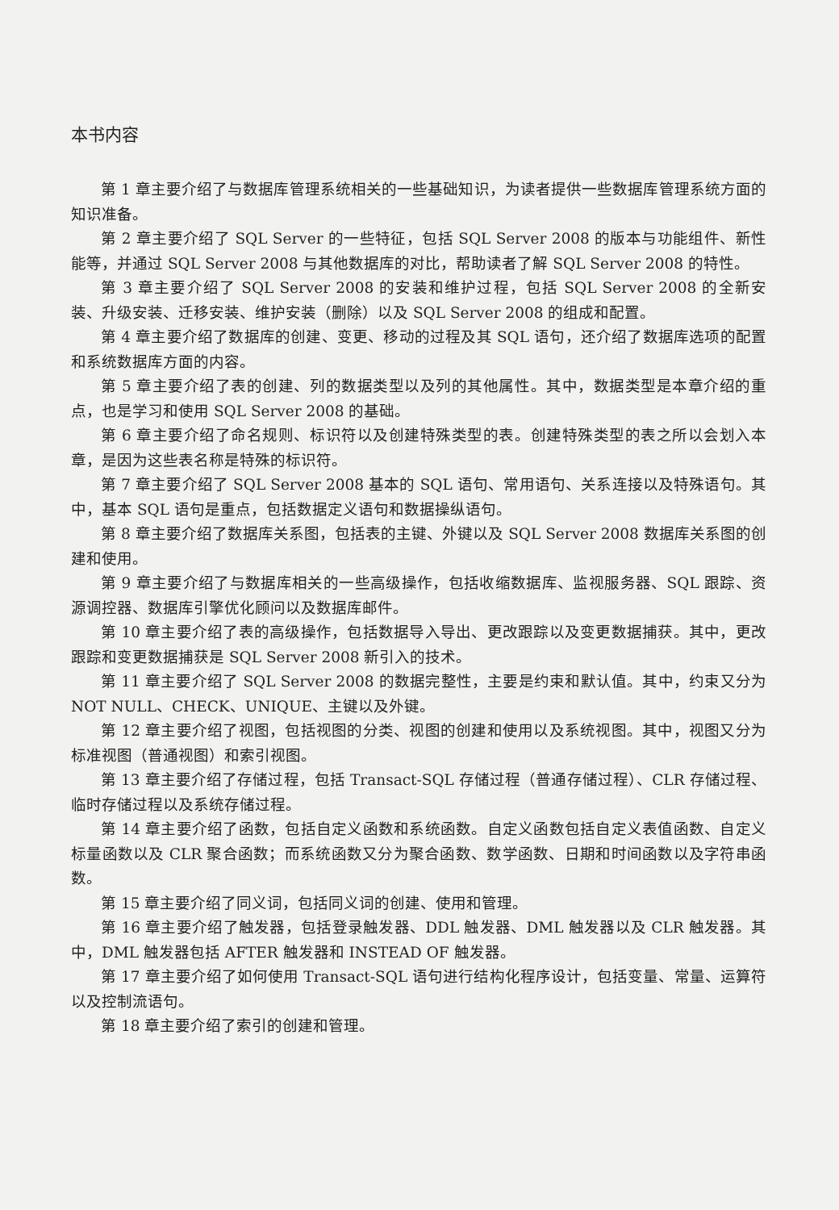本书内容
第 1 章主要介绍了与数据库管理系统相关的一些基础知识，为读者提供一些数据库管理系统方面的知识准备。
第 2 章主要介绍了 SQL Server 的一些特征，包括 SQL Server 2008 的版本与功能组件、新性能等，并通过 SQL Server 2008 与其他数据库的对比，帮助读者了解 SQL Server 2008 的特性。
第 3 章主要介绍了 SQL Server 2008 的安装和维护过程，包括 SQL Server 2008 的全新安装、升级安装、迁移安装、维护安装（删除）以及 SQL Server 2008 的组成和配置。
第 4 章主要介绍了数据库的创建、变更、移动的过程及其 SQL 语句，还介绍了数据库选项的配置和系统数据库方面的内容。
第 5 章主要介绍了表的创建、列的数据类型以及列的其他属性。其中，数据类型是本章介绍的重点，也是学习和使用 SQL Server 2008 的基础。
第 6 章主要介绍了命名规则、标识符以及创建特殊类型的表。创建特殊类型的表之所以会划入本章，是因为这些表名称是特殊的标识符。
第 7 章主要介绍了 SQL Server 2008 基本的 SQL 语句、常用语句、关系连接以及特殊语句。其中，基本 SQL 语句是重点，包括数据定义语句和数据操纵语句。
第 8 章主要介绍了数据库关系图，包括表的主键、外键以及 SQL Server 2008 数据库关系图的创建和使用。
第 9 章主要介绍了与数据库相关的一些高级操作，包括收缩数据库、监视服务器、SQL 跟踪、资源调控器、数据库引擎优化顾问以及数据库邮件。
第 10 章主要介绍了表的高级操作，包括数据导入导出、更改跟踪以及变更数据捕获。其中，更改跟踪和变更数据捕获是 SQL Server 2008 新引入的技术。
第 11 章主要介绍了 SQL Server 2008 的数据完整性，主要是约束和默认值。其中，约束又分为 NOT NULL、CHECK、UNIQUE、主键以及外键。
第 12 章主要介绍了视图，包括视图的分类、视图的创建和使用以及系统视图。其中，视图又分为标准视图（普通视图）和索引视图。
第 13 章主要介绍了存储过程，包括 Transact-SQL 存储过程（普通存储过程）、CLR 存储过程、临时存储过程以及系统存储过程。
第 14 章主要介绍了函数，包括自定义函数和系统函数。自定义函数包括自定义表值函数、自定义标量函数以及 CLR 聚合函数；而系统函数又分为聚合函数、数学函数、日期和时间函数以及字符串函数。
第 15 章主要介绍了同义词，包括同义词的创建、使用和管理。
第 16 章主要介绍了触发器，包括登录触发器、DDL 触发器、DML 触发器以及 CLR 触发器。其中，DML 触发器包括 AFTER 触发器和 INSTEAD OF 触发器。
第 17 章主要介绍了如何使用 Transact-SQL 语句进行结构化程序设计，包括变量、常量、运算符以及控制流语句。
第 18 章主要介绍了索引的创建和管理。